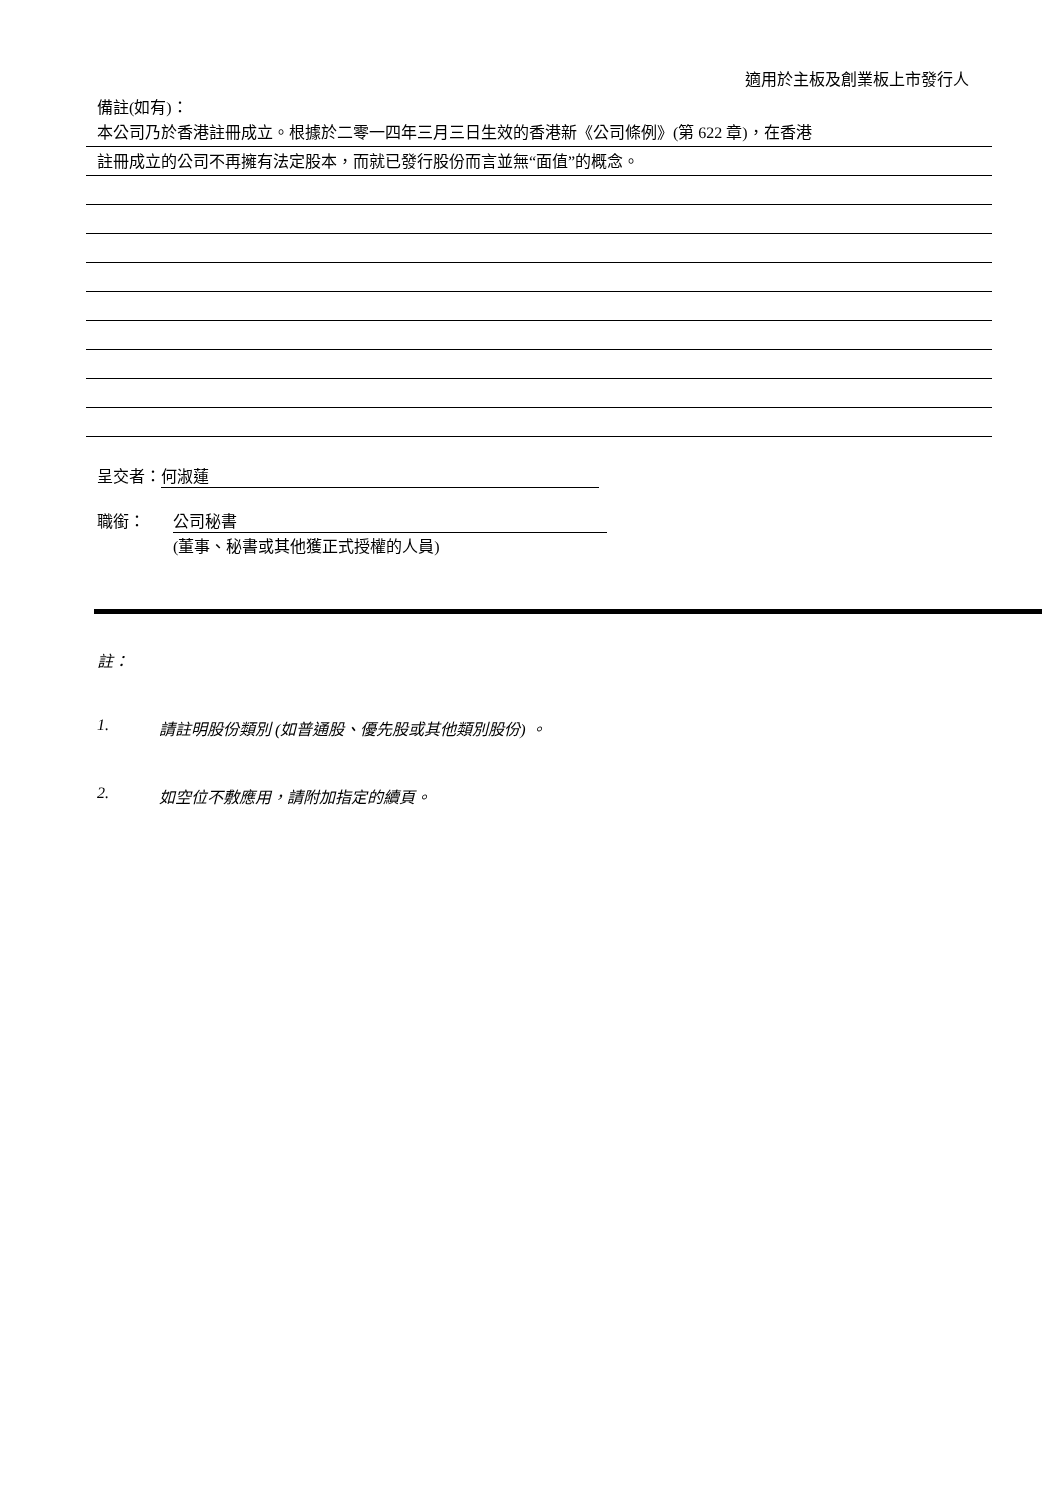適用於主板及創業板上市發行人
備註(如有)：
本公司乃於香港註冊成立。根據於二零一四年三月三日生效的香港新《公司條例》(第 622 章)，在香港
註冊成立的公司不再擁有法定股本，而就已發行股份而言並無“面值”的概念。
呈交者： 何淑蓮
職銜： 公司秘書
(董事、秘書或其他獲正式授權的人員)
註：
1. 請註明股份類別 (如普通股、優先股或其他類別股份) 。
2. 如空位不敷應用，請附加指定的續頁。